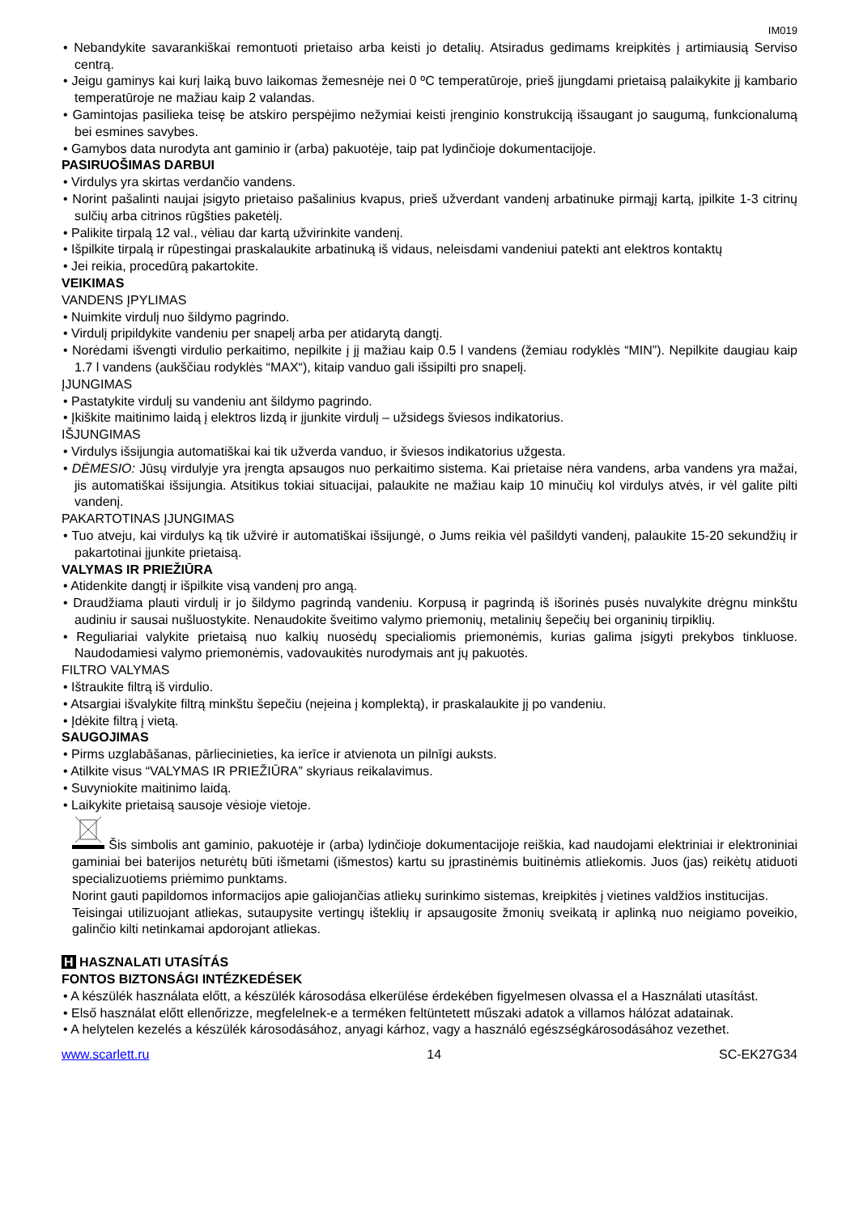IM019
• Nebandykite savarankiškai remontuoti prietaiso arba keisti jo detalių. Atsiradus gedimams kreipkitės į artimiausią Serviso centrą.
• Jeigu gaminys kai kurį laiką buvo laikomas žemesnėje nei 0 ºC temperatūroje, prieš įjungdami prietaisą palaikykite jį kambario temperatūroje ne mažiau kaip 2 valandas.
• Gamintojas pasilieka teisę be atskiro perspėjimo nežymiai keisti įrenginio konstrukciją išsaugant jo saugumą, funkcionalumą bei esmines savybes.
• Gamybos data nurodyta ant gaminio ir (arba) pakuotėje, taip pat lydinčioje dokumentacijoje.
PASIRUOŠIMAS DARBUI
• Virdulys yra skirtas verdančio vandens.
• Norint pašalinti naujai įsigyto prietaiso pašalinius kvapus, prieš užverdant vandenį arbatinuke pirmąjį kartą, įpilkite 1-3 citrinų sulčių arba citrinos rūgšties paketėlį.
• Palikite tirpalą 12 val., vėliau dar kartą užvirinkite vandenį.
• Išpilkite tirpalą ir rūpestingai praskalaukite arbatinuką iš vidaus, neleisdami vandeniui patekti ant elektros kontaktų
• Jei reikia, procedūrą pakartokite.
VEIKIMAS
VANDENS ĮPYLIMAS
• Nuimkite virdulį nuo šildymo pagrindo.
• Virdulį pripildykite vandeniu per snapelį arba per atidarytą dangtį.
• Norėdami išvengti virdulio perkaitimo, nepilkite į jį mažiau kaip 0.5 l vandens (žemiau rodyklės “MIN”). Nepilkite daugiau kaip 1.7 l vandens (aukščiau rodyklės “MAX“), kitaip vanduo gali išsipilti pro snapelį.
ĮJUNGIMAS
• Pastatykite virdulį su vandeniu ant šildymo pagrindo.
• Įkiškite maitinimo laidą į elektros lizdą ir įjunkite virdulį – užsidegs šviesos indikatorius.
IŠJUNGIMAS
• Virdulys išsijungia automatiškai kai tik užverda vanduo, ir šviesos indikatorius užgesta.
• DĖMESIO: Jūsų virdulyje yra įrengta apsaugos nuo perkaitimo sistema. Kai prietaise nėra vandens, arba vandens yra mažai, jis automatiškai išsijungia. Atsitikus tokiai situacijai, palaukite ne mažiau kaip 10 minučių kol virdulys atvės, ir vėl galite pilti vandenį.
PAKARTOTINAS ĮJUNGIMAS
• Tuo atveju, kai virdulys ką tik užvirė ir automatiškai išsijungė, o Jums reikia vėl pašildyti vandenį, palaukite 15-20 sekundžių ir pakartotinai įjunkite prietaisą.
VALYMAS IR PRIEŽIŪRA
• Atidenkite dangtį ir išpilkite visą vandenį pro angą.
• Draudžiama plauti virdulį ir jo šildymo pagrindą vandeniu. Korpusą ir pagrindą iš išorinės pusės nuvalykite drėgnu minkštu audiniu ir sausai nušluostykite. Nenaudokite šveitimo valymo priemonių, metalinių šepečių bei organinių tirpiklių.
• Reguliariai valykite prietaisą nuo kalkių nuosėdų specialiomis priemonėmis, kurias galima įsigyti prekybos tinkluose. Naudodamiesi valymo priemonėmis, vadovaukitės nurodymais ant jų pakuotės.
FILTRO VALYMAS
• Ištraukite filtrą iš virdulio.
• Atsargiai išvalykite filtrą minkštu šepečiu (neįeina į komplektą), ir praskalaukite jį po vandeniu.
• Įdėkite filtrą į vietą.
SAUGOJIMAS
• Pirms uzglabāšanas, pārliecinieties, ka ierīce ir atvienota un pilnīgi auksts.
• Atilkite visus “VALYMAS IR PRIEŽIŪRA” skyriaus reikalavimus.
• Suvyniokite maitinimo laidą.
• Laikykite prietaisą sausoje vėsioje vietoje.
Šis simbolis ant gaminio, pakuotėje ir (arba) lydinčioje dokumentacijoje reiškia, kad naudojami elektriniai ir elektroniniai gaminiai bei baterijos neturėtų būti išmetami (išmestos) kartu su įprastinėmis buitinėmis atliekomis. Juos (jas) reikėtų atiduoti specializuotiems priėmimo punktams.
Norint gauti papildomos informacijos apie galiojančias atliekų surinkimo sistemas, kreipkitės į vietines valdžios institucijas.
Teisingai utilizuojant atliekas, sutaupysite vertingų išteklių ir apsaugosite žmonių sveikatą ir aplinką nuo neigiamo poveikio, galinčio kilti netinkamai apdorojant atliekas.
H HASZNALATI UTASÍTÁS
FONTOS BIZTONSÁGI INTÉZKEDÉSEK
• A készülék használata előtt, a készülék károsodása elkerülése érdekében figyelmesen olvassa el a Használati utasítást.
• Első használat előtt ellenőrizze, megfelelnek-e a terméken feltüntetett műszaki adatok a villamos hálózat adatainak.
• A helytelen kezelés a készülék károsodásához, anyagi kárhoz, vagy a használó egészségkárosodásához vezethet.
www.scarlett.ru 14 SC-EK27G34